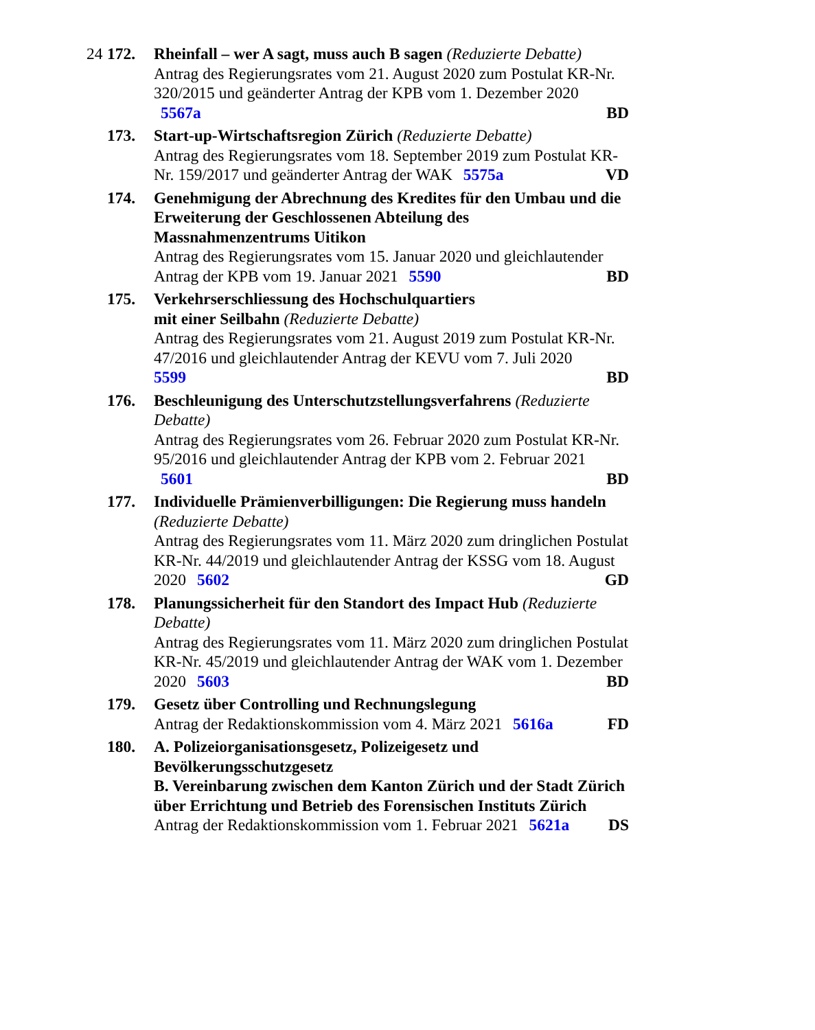24
172. Rheinfall – wer A sagt, muss auch B sagen (Reduzierte Debatte)
Antrag des Regierungsrates vom 21. August 2020 zum Postulat KR-Nr. 320/2015 und geänderter Antrag der KPB vom 1. Dezember 2020 5567a BD
173. Start-up-Wirtschaftsregion Zürich (Reduzierte Debatte)
Antrag des Regierungsrates vom 18. September 2019 zum Postulat KR-Nr. 159/2017 und geänderter Antrag der WAK 5575a VD
174. Genehmigung der Abrechnung des Kredites für den Umbau und die Erweiterung der Geschlossenen Abteilung des Massnahmenzentrums Uitikon
Antrag des Regierungsrates vom 15. Januar 2020 und gleichlautender Antrag der KPB vom 19. Januar 2021 5590 BD
175. Verkehrserschliessung des Hochschulquartiers
mit einer Seilbahn (Reduzierte Debatte)
Antrag des Regierungsrates vom 21. August 2019 zum Postulat KR-Nr. 47/2016 und gleichlautender Antrag der KEVU vom 7. Juli 2020
5599 BD
176. Beschleunigung des Unterschutzstellungsverfahrens (Reduzierte Debatte)
Antrag des Regierungsrates vom 26. Februar 2020 zum Postulat KR-Nr. 95/2016 und gleichlautender Antrag der KPB vom 2. Februar 2021 5601 BD
177. Individuelle Prämienverbilligungen: Die Regierung muss handeln (Reduzierte Debatte)
Antrag des Regierungsrates vom 11. März 2020 zum dringlichen Postulat KR-Nr. 44/2019 und gleichlautender Antrag der KSSG vom 18. August 2020 5602 GD
178. Planungssicherheit für den Standort des Impact Hub (Reduzierte Debatte)
Antrag des Regierungsrates vom 11. März 2020 zum dringlichen Postulat KR-Nr. 45/2019 und gleichlautender Antrag der WAK vom 1. Dezember 2020 5603 BD
179. Gesetz über Controlling und Rechnungslegung
Antrag der Redaktionskommission vom 4. März 2021 5616a FD
180. A. Polizeiorganisationsgesetz, Polizeigesetz und Bevölkerungsschutzgesetz
B. Vereinbarung zwischen dem Kanton Zürich und der Stadt Zürich über Errichtung und Betrieb des Forensischen Instituts Zürich
Antrag der Redaktionskommission vom 1. Februar 2021 5621a DS